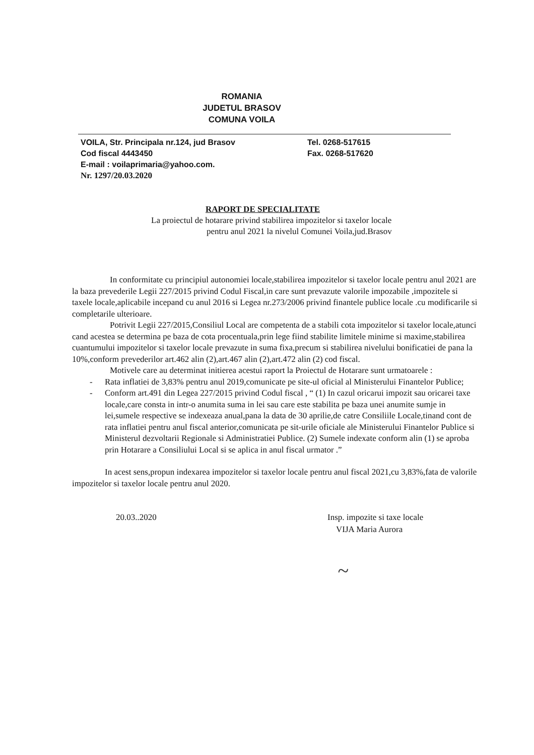ROMANIA
JUDETUL BRASOV
COMUNA VOILA
VOILA, Str. Principala nr.124, jud Brasov
Cod fiscal 4443450
E-mail : voilaprimaria@yahoo.com.
Nr. 1297/20.03.2020
Tel. 0268-517615
Fax. 0268-517620
RAPORT DE SPECIALITATE
La proiectul de hotarare privind stabilirea impozitelor si taxelor locale
pentru anul 2021 la nivelul Comunei Voila,jud.Brasov
In conformitate cu principiul autonomiei locale,stabilirea impozitelor si taxelor locale pentru anul 2021 are la baza prevederile Legii 227/2015 privind Codul Fiscal,in care sunt prevazute valorile impozabile ,impozitele si taxele locale,aplicabile incepand cu anul 2016 si Legea nr.273/2006 privind finantele publice locale .cu modificarile si completarile ulterioare.
Potrivit Legii 227/2015,Consiliul Local are competenta de a stabili cota impozitelor si taxelor locale,atunci cand acestea se determina pe baza de cota procentuala,prin lege fiind stabilite limitele minime si maxime,stabilirea cuantumului impozitelor si taxelor locale prevazute in suma fixa,precum si stabilirea nivelului bonificatiei de pana la 10%,conform prevederilor art.462 alin (2),art.467 alin (2),art.472 alin (2) cod fiscal.
Motivele care au determinat initierea acestui raport la Proiectul de Hotarare sunt urmatoarele :
- Rata inflatiei de 3,83% pentru anul 2019,comunicate pe site-ul oficial al Ministerului Finantelor Publice;
- Conform art.491 din Legea 227/2015 privind Codul fiscal , “ (1) In cazul oricarui impozit sau oricarei taxe locale,care consta in intr-o anumita suma in lei sau care este stabilita pe baza unei anumite sumje in lei,sumele respective se indexeaza anual,pana la data de 30 aprilie,de catre Consiliile Locale,tinand cont de rata inflatiei pentru anul fiscal anterior,comunicata pe sit-urile oficiale ale Ministerului Finantelor Publice si Ministerul dezvoltarii Regionale si Administratiei Publice. (2) Sumele indexate conform alin (1) se aproba prin Hotarare a Consiliului Local si se aplica in anul fiscal urmator .”
In acest sens,propun indexarea impozitelor si taxelor locale pentru anul fiscal 2021,cu 3,83%,fata de valorile impozitelor si taxelor locale pentru anul 2020.
20.03..2020 Insp. impozite si taxe locale
VIJA Maria Aurora
~